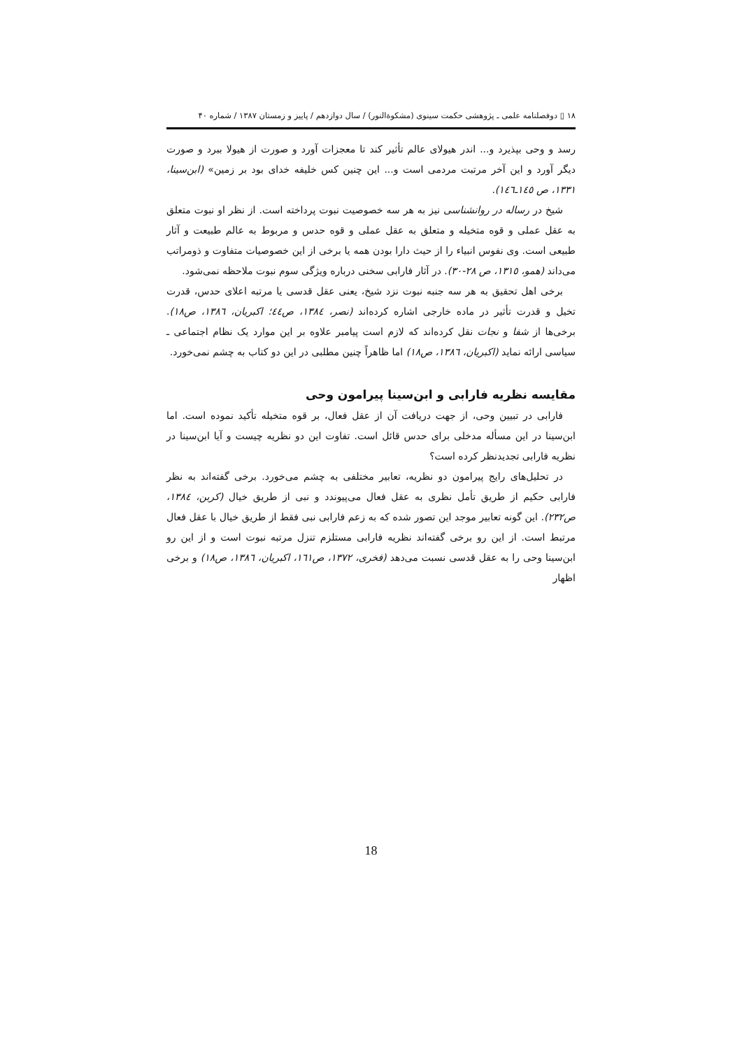۱۸ ▯ دوفصلنامه علمی ـ پژوهشی حکمت سینوی (مشکوةالنور) / سال دوازدهم / پاییز و زمستان ۱۳۸۷ / شماره ۴۰
رسد و وحی بپذیرد و... اندر هیولای عالم تأثیر کند تا معجزات آورد و صورت از هیولا ببرد و صورت دیگر آورد و این آخر مرتبت مردمی است و... این چنین کس خلیفه خدای بود بر زمین» (ابن‌سینا، ۱۳۳۱، ص ۱٤٥ـ۱٤٦).
شیخ در رساله در روانشناسی نیز به هر سه خصوصیت نبوت پرداخته است. از نظر او نبوت متعلق به عقل عملی و قوه متخیله و متعلق به عقل عملی و قوه حدس و مربوط به عالم طبیعت و آثار طبیعی است. وی نفوس انبیاء را از حیث دارا بودن همه یا برخی از این خصوصیات متفاوت و ذومراتب می‌داند (همو، ۱۳۱٥، ص ۲۸-۳۰). در آثار فارابی سخنی درباره ویژگی سوم نبوت ملاحظه نمی‌شود.
برخی اهل تحقیق به هر سه جنبه نبوت نزد شیخ، یعنی عقل قدسی یا مرتبه اعلای حدس، قدرت تخیل و قدرت تأثیر در ماده خارجی اشاره کرده‌اند (نصر، ۱۳۸٤، ص٤٤؛ اکبریان، ۱۳۸٦، ص۱۸). برخی‌ها از شفا و نجات نقل کرده‌اند که لازم است پیامبر علاوه بر این موارد یک نظام اجتماعی ـ سیاسی ارائه نماید (اکبریان، ۱۳۸٦، ص۱۸) اما ظاهراً چنین مطلبی در این دو کتاب به چشم نمی‌خورد.
مقایسه نظریه فارابی و ابن‌سینا پیرامون وحی
فارابی در تبیین وحی، از جهت دریافت آن از عقل فعال، بر قوه متخیله تأکید نموده است. اما ابن‌سینا در این مسأله مدخلی برای حدس قائل است. تفاوت این دو نظریه چیست و آیا ابن‌سینا در نظریه فارابی تجدیدنظر کرده است؟
در تحلیل‌های رایج پیرامون دو نظریه، تعابیر مختلفی به چشم می‌خورد. برخی گفته‌اند به نظر فارابی حکیم از طریق تأمل نظری به عقل فعال می‌پیوندد و نبی از طریق خیال (کربن، ۱۳۸٤، ص۲۳۲). این گونه تعابیر موجد این تصور شده که به زعم فارابی نبی فقط از طریق خیال با عقل فعال مرتبط است. از این رو برخی گفته‌اند نظریه فارابی مستلزم تنزل مرتبه نبوت است و از این رو ابن‌سینا وحی را به عقل قدسی نسبت می‌دهد (فخری، ۱۳۷۲، ص۱٦۱، اکبریان، ۱۳۸٦، ص۱۸) و برخی اظهار
18